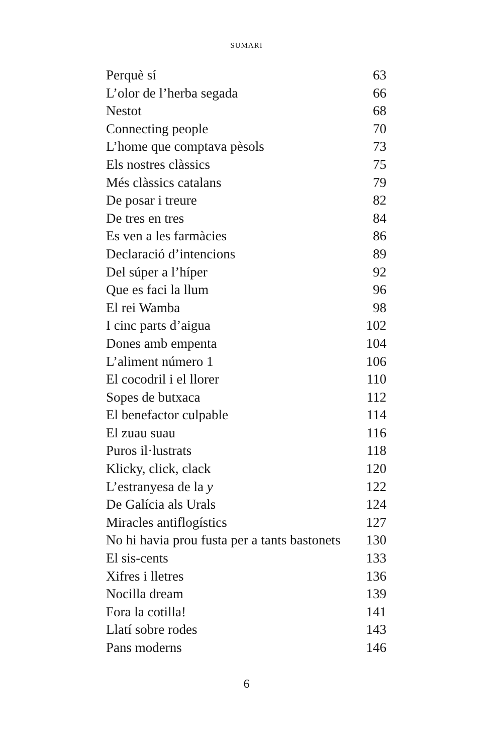SUMARI
| Perquè sí | 63 |
| L’olor de l’herba segada | 66 |
| Nestot | 68 |
| Connecting people | 70 |
| L’home que comptava pèsols | 73 |
| Els nostres clàssics | 75 |
| Més clàssics catalans | 79 |
| De posar i treure | 82 |
| De tres en tres | 84 |
| Es ven a les farmàcies | 86 |
| Declaració d’intencions | 89 |
| Del súper a l’híper | 92 |
| Que es faci la llum | 96 |
| El rei Wamba | 98 |
| I cinc parts d’aigua | 102 |
| Dones amb empenta | 104 |
| L’aliment número 1 | 106 |
| El cocodril i el llorer | 110 |
| Sopes de butxaca | 112 |
| El benefactor culpable | 114 |
| El zuau suau | 116 |
| Puros il·lustrats | 118 |
| Klicky, click, clack | 120 |
| L’estranyesa de la y | 122 |
| De Galícia als Urals | 124 |
| Miracles antiflogístics | 127 |
| No hi havia prou fusta per a tants bastonets | 130 |
| El sis-cents | 133 |
| Xifres i lletres | 136 |
| Nocilla dream | 139 |
| Fora la cotilla! | 141 |
| Llatí sobre rodes | 143 |
| Pans moderns | 146 |
6